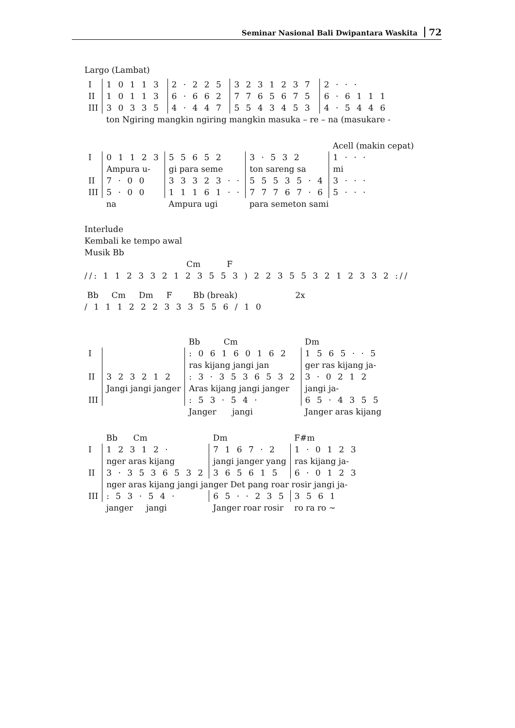Seminar Nasional Bali Dwipantara Waskita 72
Largo (Lambat)
| I | 1 0 1 1 3 | 2 · 2 2 5 | 3 2 3 1 2 3 7 | 2 · · · |
| II | 1 0 1 1 3 | 6 · 6 6 2 | 7 7 6 5 6 7 5 | 6 · 6 1 1 1 |
| III | 3 0 3 3 5 | 4 · 4 4 7 | 5 5 4 3 4 5 3 | 4 · 5 4 4 6 |
| | ton Ngiring mangkin ngiring mangkin masuka – re – na (masukare - | | | |
| | | | | Acell (makin cepat) |
| I | 0 1 1 2 3 | 5 5 6 5 2 | 3 · 5 3 2 | 1 · · · |
| | Ampura u- | gi para seme | ton sareng sa | mi |
| II | 7 · 0 0 | 3 3 3 2 3 · · | 5 5 5 3 5 · 4 | 3 · · · |
| III | 5 · 0 0 | 1 1 1 6 1 · · | 7 7 7 6 7 · 6 | 5 · · · |
| | na | Ampura ugi | para semeton sami | |
Interlude
Kembali ke tempo awal
Musik Bb
Cm F
//: 1 1 2 3 3 2 1 2 3 5 5 3 ) 2 2 3 5 5 3 2 1 2 3 3 2 ://
Bb Cm Dm F Bb (break) 2x
/ 1 1 1 2 2 2 3 3 3 5 5 6 / 1 0
| | | Bb Cm | Dm |
| I | | : 0 6 1 6 0 1 6 2 | 1 5 6 5 · · 5 |
| | | ras kijang jangi jan | ger ras kijang ja- |
| II | 3 2 3 2 1 2 | : 3 · 3 5 3 6 5 3 2 | 3 · 0 2 1 2 |
| | Jangi jangi janger | Aras kijang jangi janger | jangi ja- |
| III | | : 5 3 · 5 4 · | 6 5 · 4 3 5 5 |
| | | Janger jangi | Janger aras kijang |
| | Bb Cm | Dm | F#m |
| I | 1 2 3 1 2 · | 7 1 6 7 · 2 | 1 · 0 1 2 3 |
| | nger aras kijang | jangi janger yang | ras kijang ja- |
| II | 3 · 3 5 3 6 5 3 2 | 3 6 5 6 1 5 | 6 · 0 1 2 3 |
| | nger aras kijang jangi janger Det pang roar rosir jangi ja- | | |
| III | : 5 3 · 5 4 · | 6 5 · · 2 3 5 | 3 5 6 1 |
| | janger jangi | Janger roar rosir | ro ra ro ~ |